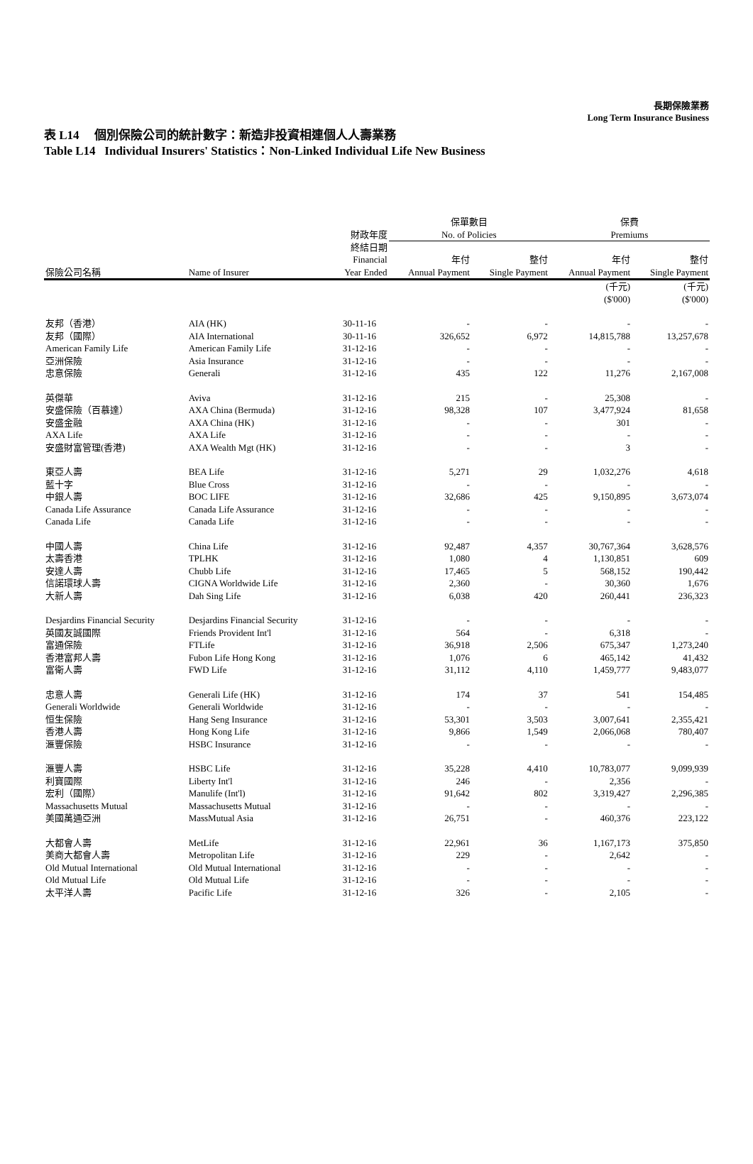長期保險業務
Long Term Insurance Business
表 L14 個別保險公司的統計數字：新造非投資相連個人人壽業務
Table L14 Individual Insurers' Statistics：Non-Linked Individual Life New Business
| | | 財政年度 | 保單數目 No. of Policies | | 保費 Premiums | |
| --- | --- | --- | --- | --- | --- | --- |
| 保險公司名稱 | Name of Insurer | 終結日期 Financial Year Ended | 年付 Annual Payment | 整付 Single Payment | 年付 Annual Payment | 整付 Single Payment |
| | | | | | (千元) ($'000) | (千元) ($'000) |
| 友邦（香港） | AIA (HK) | 30-11-16 | - | - | - | - |
| 友邦（國際） | AIA International | 30-11-16 | 326,652 | 6,972 | 14,815,788 | 13,257,678 |
| American Family Life | American Family Life | 31-12-16 | - | - | - | - |
| 亞洲保險 | Asia Insurance | 31-12-16 | - | - | - | - |
| 忠意保險 | Generali | 31-12-16 | 435 | 122 | 11,276 | 2,167,008 |
| 英傑華 | Aviva | 31-12-16 | 215 | - | 25,308 | - |
| 安盛保險（百慕達） | AXA China (Bermuda) | 31-12-16 | 98,328 | 107 | 3,477,924 | 81,658 |
| 安盛金融 | AXA China (HK) | 31-12-16 | - | - | 301 | - |
| AXA Life | AXA Life | 31-12-16 | - | - | - | - |
| 安盛財富管理(香港) | AXA Wealth Mgt (HK) | 31-12-16 | - | - | 3 | - |
| 東亞人壽 | BEA Life | 31-12-16 | 5,271 | 29 | 1,032,276 | 4,618 |
| 藍十字 | Blue Cross | 31-12-16 | - | - | - | - |
| 中銀人壽 | BOC LIFE | 31-12-16 | 32,686 | 425 | 9,150,895 | 3,673,074 |
| Canada Life Assurance | Canada Life Assurance | 31-12-16 | - | - | - | - |
| Canada Life | Canada Life | 31-12-16 | - | - | - | - |
| 中國人壽 | China Life | 31-12-16 | 92,487 | 4,357 | 30,767,364 | 3,628,576 |
| 太壽香港 | TPLHK | 31-12-16 | 1,080 | 4 | 1,130,851 | 609 |
| 安達人壽 | Chubb Life | 31-12-16 | 17,465 | 5 | 568,152 | 190,442 |
| 信諾環球人壽 | CIGNA Worldwide Life | 31-12-16 | 2,360 | - | 30,360 | 1,676 |
| 大新人壽 | Dah Sing Life | 31-12-16 | 6,038 | 420 | 260,441 | 236,323 |
| Desjardins Financial Security | Desjardins Financial Security | 31-12-16 | - | - | - | - |
| 英國友誠國際 | Friends Provident Int'l | 31-12-16 | 564 | - | 6,318 | - |
| 富通保險 | FTLife | 31-12-16 | 36,918 | 2,506 | 675,347 | 1,273,240 |
| 香港富邦人壽 | Fubon Life Hong Kong | 31-12-16 | 1,076 | 6 | 465,142 | 41,432 |
| 富衛人壽 | FWD Life | 31-12-16 | 31,112 | 4,110 | 1,459,777 | 9,483,077 |
| 忠意人壽 | Generali Life (HK) | 31-12-16 | 174 | 37 | 541 | 154,485 |
| Generali Worldwide | Generali Worldwide | 31-12-16 | - | - | - | - |
| 恒生保險 | Hang Seng Insurance | 31-12-16 | 53,301 | 3,503 | 3,007,641 | 2,355,421 |
| 香港人壽 | Hong Kong Life | 31-12-16 | 9,866 | 1,549 | 2,066,068 | 780,407 |
| 滙豐保險 | HSBC Insurance | 31-12-16 | - | - | - | - |
| 滙豐人壽 | HSBC Life | 31-12-16 | 35,228 | 4,410 | 10,783,077 | 9,099,939 |
| 利寶國際 | Liberty Int'l | 31-12-16 | 246 | - | 2,356 | - |
| 宏利（國際） | Manulife (Int'l) | 31-12-16 | 91,642 | 802 | 3,319,427 | 2,296,385 |
| Massachusetts Mutual | Massachusetts Mutual | 31-12-16 | - | - | - | - |
| 美國萬通亞洲 | MassMutual Asia | 31-12-16 | 26,751 | - | 460,376 | 223,122 |
| 大都會人壽 | MetLife | 31-12-16 | 22,961 | 36 | 1,167,173 | 375,850 |
| 美商大都會人壽 | Metropolitan Life | 31-12-16 | 229 | - | 2,642 | - |
| Old Mutual International | Old Mutual International | 31-12-16 | - | - | - | - |
| Old Mutual Life | Old Mutual Life | 31-12-16 | - | - | - | - |
| 太平洋人壽 | Pacific Life | 31-12-16 | 326 | - | 2,105 | - |